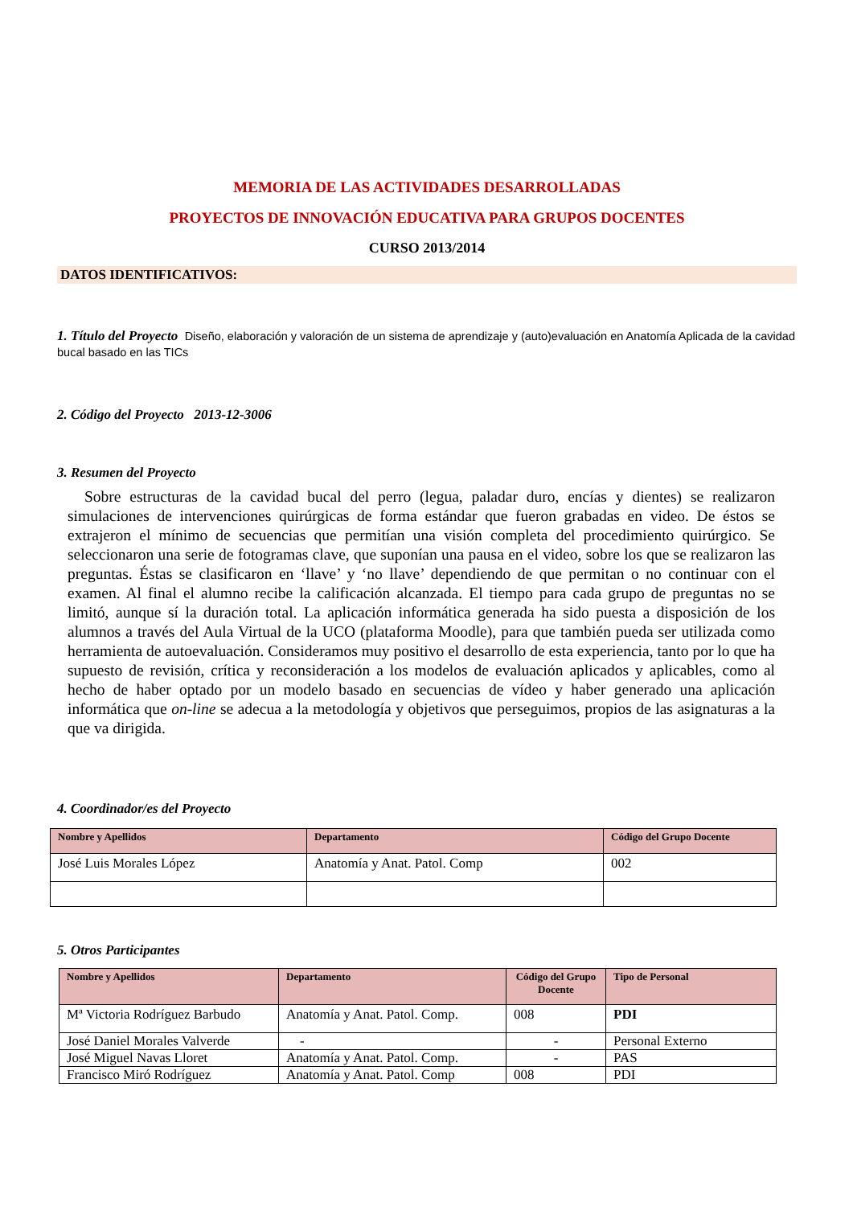MEMORIA DE LAS ACTIVIDADES DESARROLLADAS
PROYECTOS DE INNOVACIÓN EDUCATIVA PARA GRUPOS DOCENTES
CURSO 2013/2014
DATOS IDENTIFICATIVOS:
1. Título del Proyecto Diseño, elaboración y valoración de un sistema de aprendizaje y (auto)evaluación en Anatomía Aplicada de la cavidad bucal basado en las TICs
2. Código del Proyecto 2013-12-3006
3. Resumen del Proyecto
Sobre estructuras de la cavidad bucal del perro (legua, paladar duro, encías y dientes) se realizaron simulaciones de intervenciones quirúrgicas de forma estándar que fueron grabadas en video. De éstos se extrajeron el mínimo de secuencias que permitían una visión completa del procedimiento quirúrgico. Se seleccionaron una serie de fotogramas clave, que suponían una pausa en el video, sobre los que se realizaron las preguntas. Éstas se clasificaron en ‘llave’ y ‘no llave’ dependiendo de que permitan o no continuar con el examen. Al final el alumno recibe la calificación alcanzada. El tiempo para cada grupo de preguntas no se limitó, aunque sí la duración total. La aplicación informática generada ha sido puesta a disposición de los alumnos a través del Aula Virtual de la UCO (plataforma Moodle), para que también pueda ser utilizada como herramienta de autoevaluación. Consideramos muy positivo el desarrollo de esta experiencia, tanto por lo que ha supuesto de revisión, crítica y reconsideración a los modelos de evaluación aplicados y aplicables, como al hecho de haber optado por un modelo basado en secuencias de vídeo y haber generado una aplicación informática que on-line se adecua a la metodología y objetivos que perseguimos, propios de las asignaturas a la que va dirigida.
4. Coordinador/es del Proyecto
| Nombre y Apellidos | Departamento | Código del Grupo Docente |
| --- | --- | --- |
| José Luis Morales López | Anatomía y Anat. Patol. Comp | 002 |
5. Otros Participantes
| Nombre y Apellidos | Departamento | Código del Grupo Docente | Tipo de Personal |
| --- | --- | --- | --- |
| Mª Victoria Rodríguez Barbudo | Anatomía y Anat. Patol. Comp. | 008 | PDI |
| José Daniel Morales Valverde | - | - | Personal Externo |
| José Miguel Navas Lloret | Anatomía y Anat. Patol. Comp. | - | PAS |
| Francisco Miró Rodríguez | Anatomía y Anat. Patol. Comp | 008 | PDI |